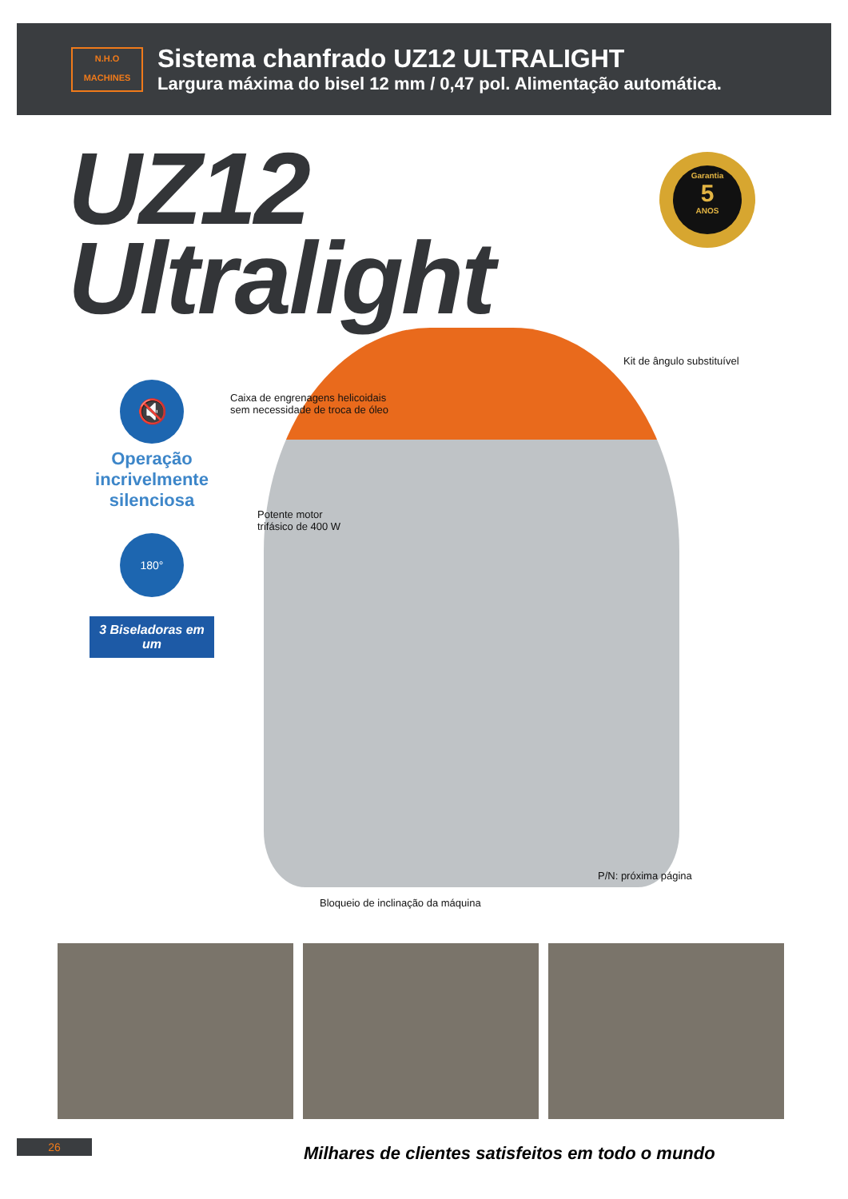N.H.O
MACHINES
Sistema chanfrado UZ12 ULTRALIGHT
Largura máxima do bisel 12 mm / 0,47 pol. Alimentação automática.
UZ12
Ultralight
Garantia
5
ANOS
🔇
Operação incrivelmente silenciosa
180°
3 Biseladoras em um
Kit de ângulo substituível
Caixa de engrenagens helicoidais
sem necessidade de troca de óleo
Potente motor
trifásico de 400 W
P/N: próxima página
Bloqueio de inclinação da máquina
26
Milhares de clientes satisfeitos em todo o mundo